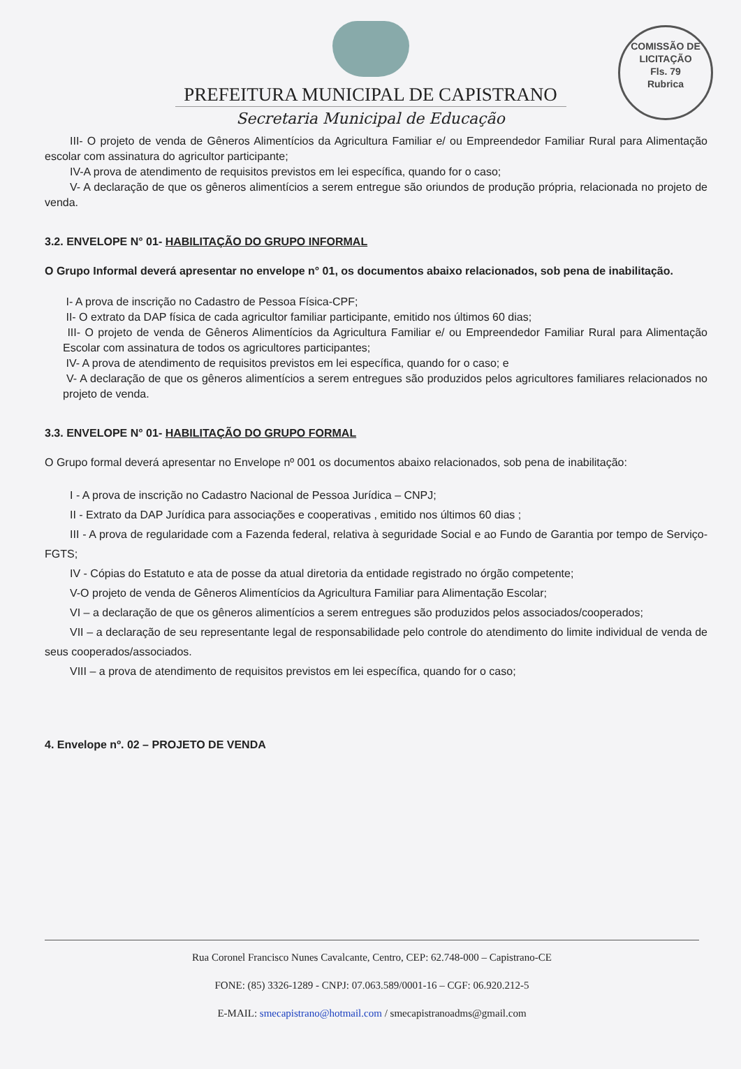COMISSÃO DE LICITAÇÃO
Fls. 79
Rubrica
PREFEITURA MUNICIPAL DE CAPISTRANO
Secretaria Municipal de Educação
III- O projeto de venda de Gêneros Alimentícios da Agricultura Familiar e/ ou Empreendedor Familiar Rural para Alimentação escolar com assinatura do agricultor participante;
IV-A prova de atendimento de requisitos previstos em lei específica, quando for o caso;
V- A declaração de que os gêneros alimentícios a serem entregue são oriundos de produção própria, relacionada no projeto de venda.
3.2. ENVELOPE N° 01- HABILITAÇÃO DO GRUPO INFORMAL
O Grupo Informal deverá apresentar no envelope n° 01, os documentos abaixo relacionados, sob pena de inabilitação.
I- A prova de inscrição no Cadastro de Pessoa Física-CPF;
II- O extrato da DAP física de cada agricultor familiar participante, emitido nos últimos 60 dias;
III- O projeto de venda de Gêneros Alimentícios da Agricultura Familiar e/ ou Empreendedor Familiar Rural para Alimentação Escolar com assinatura de todos os agricultores participantes;
IV- A prova de atendimento de requisitos previstos em lei específica, quando for o caso; e
V- A declaração de que os gêneros alimentícios a serem entregues são produzidos pelos agricultores familiares relacionados no projeto de venda.
3.3. ENVELOPE N° 01- HABILITAÇÃO DO GRUPO FORMAL
O Grupo formal deverá apresentar no Envelope nº 001 os documentos abaixo relacionados, sob pena de inabilitação:
I - A prova de inscrição no Cadastro Nacional de Pessoa Jurídica – CNPJ;
II - Extrato da DAP Jurídica para associações e cooperativas , emitido nos últimos 60 dias ;
III - A prova de regularidade com a Fazenda federal, relativa à seguridade Social e ao Fundo de Garantia por tempo de Serviço- FGTS;
IV - Cópias do Estatuto e ata de posse da atual diretoria da entidade registrado no órgão competente;
V-O projeto de venda de Gêneros Alimentícios da Agricultura Familiar para Alimentação Escolar;
VI – a declaração de que os gêneros alimentícios a serem entregues são produzidos pelos associados/cooperados;
VII – a declaração de seu representante legal de responsabilidade pelo controle do atendimento do limite individual de venda de seus cooperados/associados.
VIII – a prova de atendimento de requisitos previstos em lei específica, quando for o caso;
4. Envelope nº. 02 – PROJETO DE VENDA
Rua Coronel Francisco Nunes Cavalcante, Centro, CEP: 62.748-000 – Capistrano-CE
FONE: (85) 3326-1289 - CNPJ: 07.063.589/0001-16 – CGF: 06.920.212-5
E-MAIL: smecapistrano@hotmail.com / smecapistranoadms@gmail.com